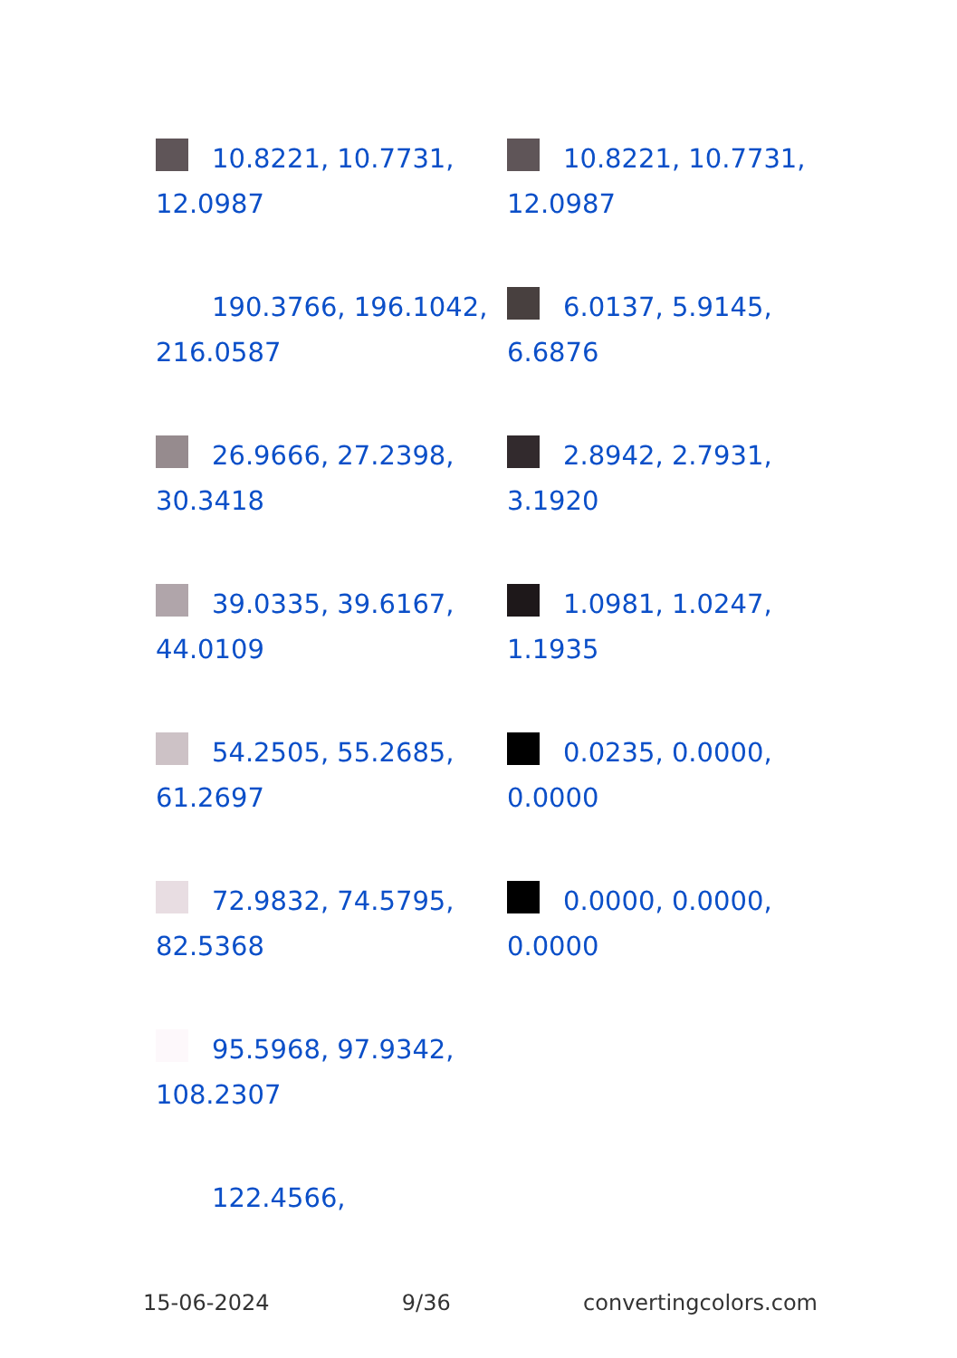10.8221, 10.7731, 12.0987
10.8221, 10.7731, 12.0987
190.3766, 196.1042, 216.0587
6.0137, 5.9145, 6.6876
26.9666, 27.2398, 30.3418
2.8942, 2.7931, 3.1920
39.0335, 39.6167, 44.0109
1.0981, 1.0247, 1.1935
54.2505, 55.2685, 61.2697
0.0235, 0.0000, 0.0000
72.9832, 74.5795, 82.5368
0.0000, 0.0000, 0.0000
95.5968, 97.9342, 108.2307
122.4566,
15-06-2024 9/36 convertingcolors.com